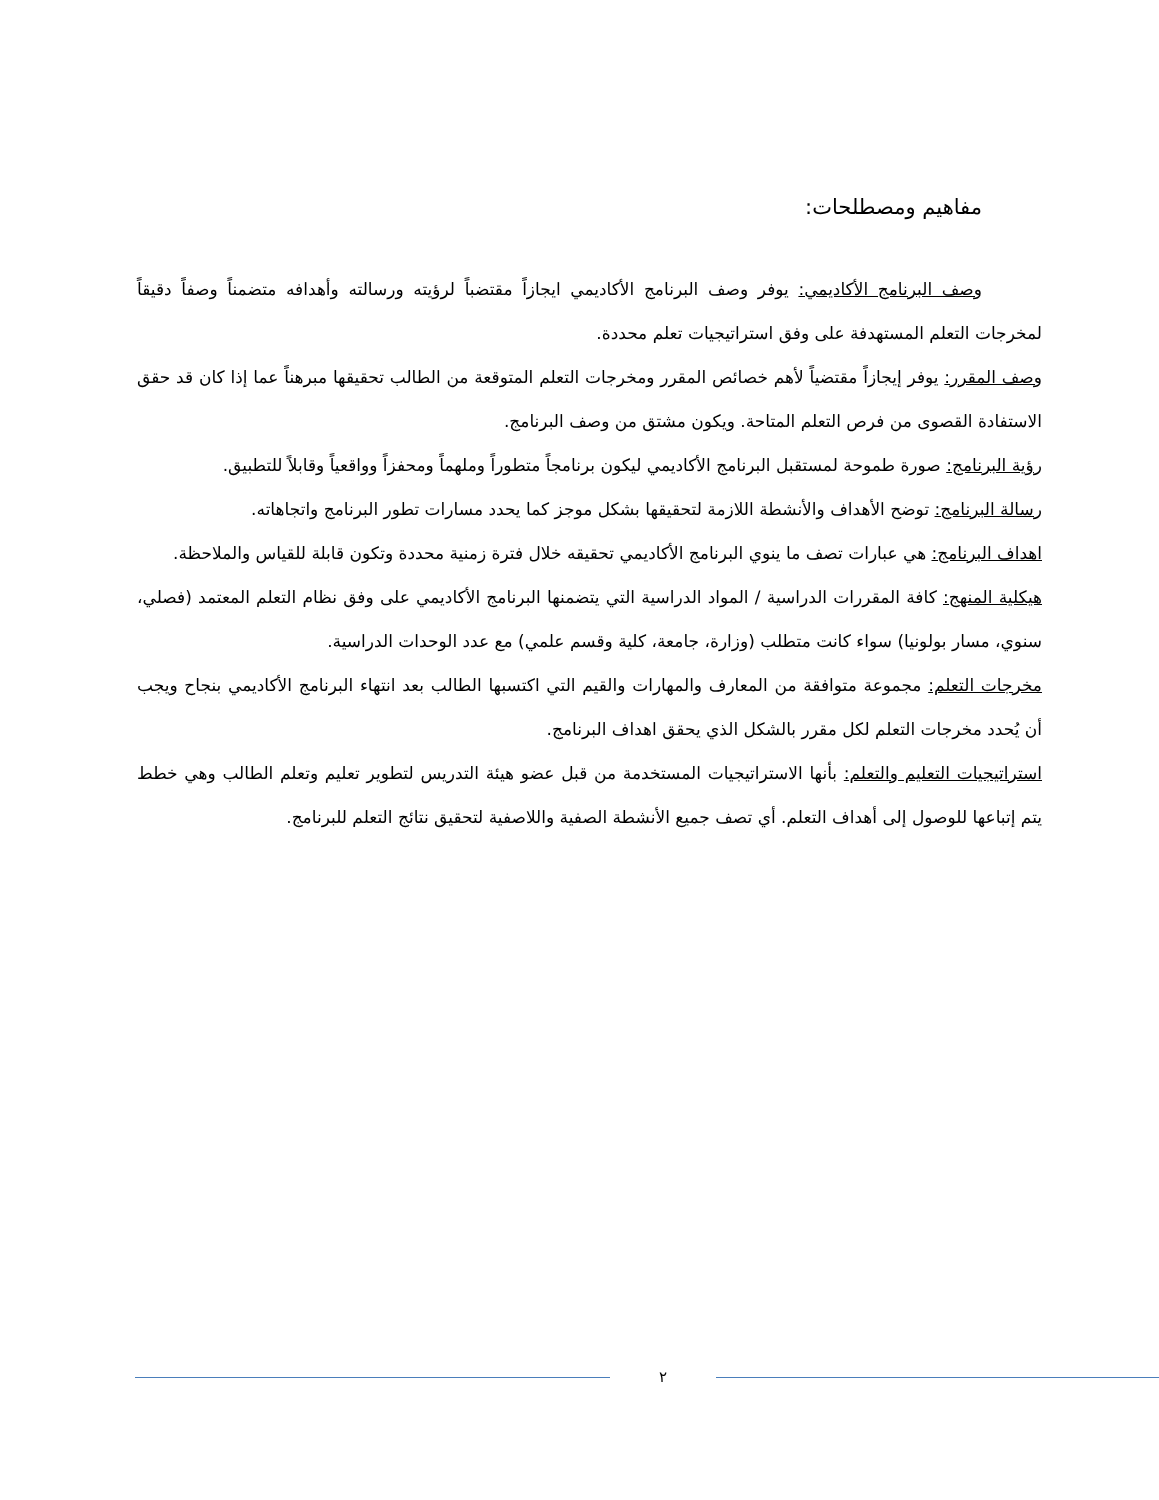مفاهيم ومصطلحات:
وصف البرنامج الأكاديمي: يوفر وصف البرنامج الأكاديمي ايجازاً مقتضباً لرؤيته ورسالته وأهدافه متضمناً وصفاً دقيقاً لمخرجات التعلم المستهدفة على وفق استراتيجيات تعلم محددة.
وصف المقرر: يوفر إيجازاً مقتضياً لأهم خصائص المقرر ومخرجات التعلم المتوقعة من الطالب تحقيقها مبرهناً عما إذا كان قد حقق الاستفادة القصوى من فرص التعلم المتاحة. ويكون مشتق من وصف البرنامج.
رؤية البرنامج: صورة طموحة لمستقبل البرنامج الأكاديمي ليكون برنامجاً متطوراً وملهماً ومحفزاً وواقعياً وقابلاً للتطبيق.
رسالة البرنامج: توضح الأهداف والأنشطة اللازمة لتحقيقها بشكل موجز كما يحدد مسارات تطور البرنامج واتجاهاته.
اهداف البرنامج: هي عبارات تصف ما ينوي البرنامج الأكاديمي تحقيقه خلال فترة زمنية محددة وتكون قابلة للقياس والملاحظة.
هيكلية المنهج: كافة المقررات الدراسية / المواد الدراسية التي يتضمنها البرنامج الأكاديمي على وفق نظام التعلم المعتمد (فصلي، سنوي، مسار بولونيا) سواء كانت متطلب (وزارة، جامعة، كلية وقسم علمي) مع عدد الوحدات الدراسية.
مخرجات التعلم: مجموعة متوافقة من المعارف والمهارات والقيم التي اكتسبها الطالب بعد انتهاء البرنامج الأكاديمي بنجاح ويجب أن يُحدد مخرجات التعلم لكل مقرر بالشكل الذي يحقق اهداف البرنامج.
استراتيجيات التعليم والتعلم: بأنها الاستراتيجيات المستخدمة من قبل عضو هيئة التدريس لتطوير تعليم وتعلم الطالب وهي خطط يتم إتباعها للوصول إلى أهداف التعلم. أي تصف جميع الأنشطة الصفية واللاصفية لتحقيق نتائج التعلم للبرنامج.
٢